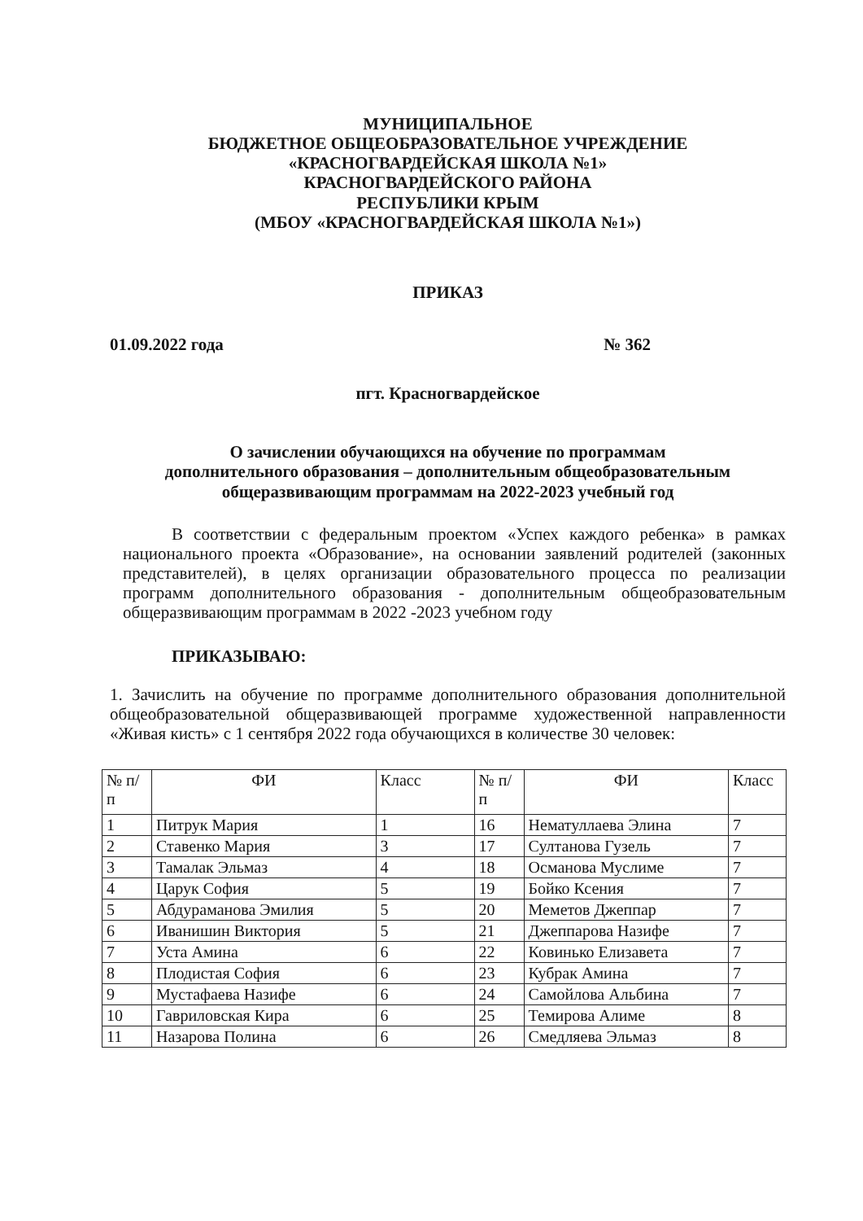МУНИЦИПАЛЬНОЕ
БЮДЖЕТНОЕ ОБЩЕОБРАЗОВАТЕЛЬНОЕ УЧРЕЖДЕНИЕ
«КРАСНОГВАРДЕЙСКАЯ ШКОЛА №1»
КРАСНОГВАРДЕЙСКОГО РАЙОНА
РЕСПУБЛИКИ КРЫМ
(МБОУ «КРАСНОГВАРДЕЙСКАЯ ШКОЛА №1»)
ПРИКАЗ
01.09.2022 года № 362
пгт. Красногвардейское
О зачислении обучающихся на обучение по программам
дополнительного образования – дополнительным общеобразовательным
общеразвивающим программам на 2022-2023 учебный год
В соответствии с федеральным проектом «Успех каждого ребенка» в рамках национального проекта «Образование», на основании заявлений родителей (законных представителей), в целях организации образовательного процесса по реализации программ дополнительного образования - дополнительным общеобразовательным общеразвивающим программам в 2022 -2023 учебном году
ПРИКАЗЫВАЮ:
1. Зачислить на обучение по программе дополнительного образования дополнительной общеобразовательной общеразвивающей программе художественной направленности «Живая кисть» с 1 сентября 2022 года обучающихся в количестве 30 человек:
| № п/п | ФИ | Класс | № п/п | ФИ | Класс |
| --- | --- | --- | --- | --- | --- |
| 1 | Питрук Мария | 1 | 16 | Нематуллаева Элина | 7 |
| 2 | Ставенко Мария | 3 | 17 | Султанова Гузель | 7 |
| 3 | Тамалак Эльмаз | 4 | 18 | Османова Муслиме | 7 |
| 4 | Царук София | 5 | 19 | Бойко Ксения | 7 |
| 5 | Абдураманова Эмилия | 5 | 20 | Меметов Джеппар | 7 |
| 6 | Иванишин Виктория | 5 | 21 | Джеппарова Назифе | 7 |
| 7 | Уста Амина | 6 | 22 | Ковинько Елизавета | 7 |
| 8 | Плодистая София | 6 | 23 | Кубрак Амина | 7 |
| 9 | Мустафаева Назифе | 6 | 24 | Самойлова Альбина | 7 |
| 10 | Гавриловская Кира | 6 | 25 | Темирова Алиме | 8 |
| 11 | Назарова Полина | 6 | 26 | Смедляева Эльмаз | 8 |